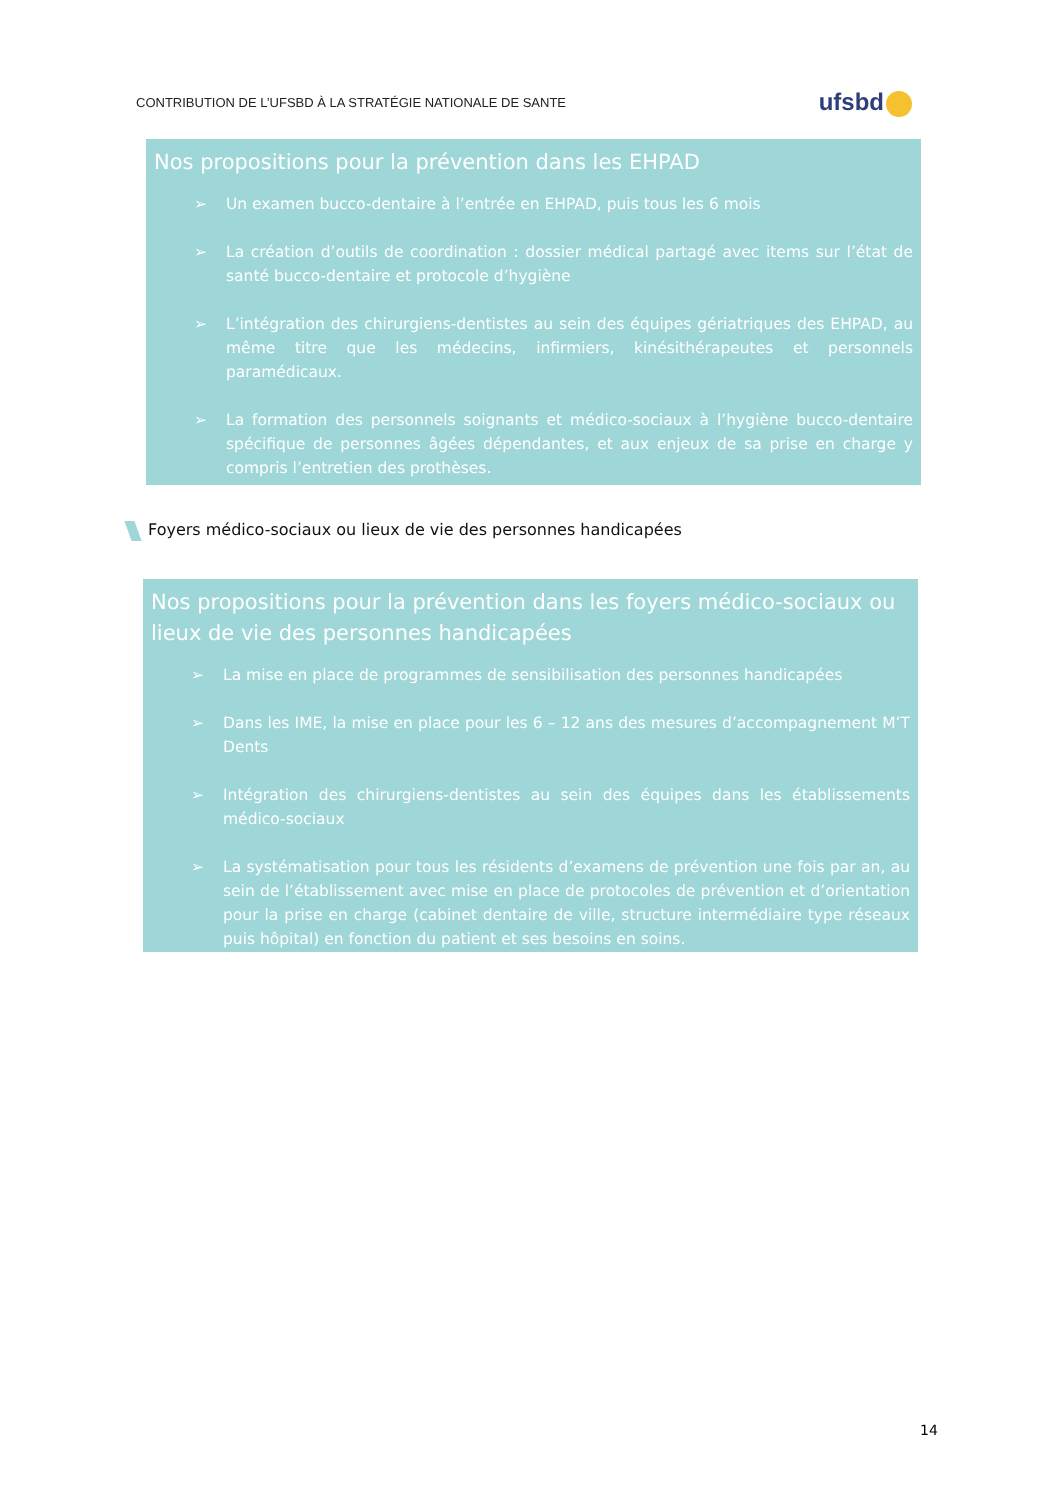CONTRIBUTION DE L’UFSBD À LA STRATÉGIE NATIONALE DE SANTE
ufsbd
Nos propositions pour la prévention dans les EHPAD
➢ Un examen bucco-dentaire à l’entrée en EHPAD, puis tous les 6 mois
➢ La création d’outils de coordination : dossier médical partagé avec items sur l’état de santé bucco-dentaire et protocole d’hygiène
➢ L’intégration des chirurgiens-dentistes au sein des équipes gériatriques des EHPAD, au même titre que les médecins, infirmiers, kinésithérapeutes et personnels paramédicaux.
➢ La formation des personnels soignants et médico-sociaux à l’hygiène bucco-dentaire spécifique de personnes âgées dépendantes, et aux enjeux de sa prise en charge y compris l’entretien des prothèses.
Foyers médico-sociaux ou lieux de vie des personnes handicapées
Nos propositions pour la prévention dans les foyers médico-sociaux ou lieux de vie des personnes handicapées
➢ La mise en place de programmes de sensibilisation des personnes handicapées
➢ Dans les IME, la mise en place pour les 6 – 12 ans des mesures d’accompagnement M’T Dents
➢ Intégration des chirurgiens-dentistes au sein des équipes dans les établissements médico-sociaux
➢ La systématisation pour tous les résidents d’examens de prévention une fois par an, au sein de l’établissement avec mise en place de protocoles de prévention et d’orientation pour la prise en charge (cabinet dentaire de ville, structure intermédiaire type réseaux puis hôpital) en fonction du patient et ses besoins en soins.
14